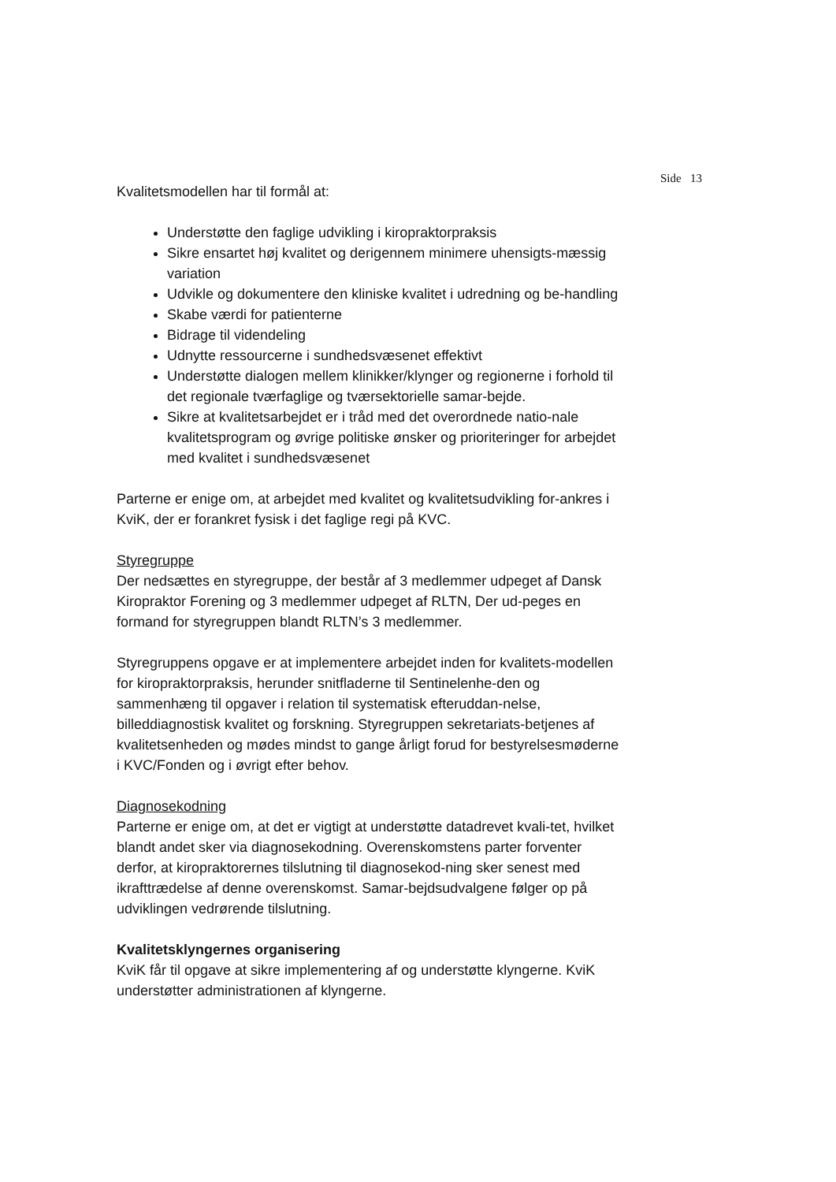Side 13
Kvalitetsmodellen har til formål at:
Understøtte den faglige udvikling i kiropraktorpraksis
Sikre ensartet høj kvalitet og derigennem minimere uhensigts-mæssig variation
Udvikle og dokumentere den kliniske kvalitet i udredning og be-handling
Skabe værdi for patienterne
Bidrage til videndeling
Udnytte ressourcerne i sundhedsvæsenet effektivt
Understøtte dialogen mellem klinikker/klynger og regionerne i forhold til det regionale tværfaglige og tværsektorielle samar-bejde.
Sikre at kvalitetsarbejdet er i tråd med det overordnede natio-nale kvalitetsprogram og øvrige politiske ønsker og prioriteringer for arbejdet med kvalitet i sundhedsvæsenet
Parterne er enige om, at arbejdet med kvalitet og kvalitetsudvikling for-ankres i KviK, der er forankret fysisk i det faglige regi på KVC.
Styregruppe
Der nedsættes en styregruppe, der består af 3 medlemmer udpeget af Dansk Kiropraktor Forening og 3 medlemmer udpeget af RLTN, Der ud-peges en formand for styregruppen blandt RLTN’s 3 medlemmer.
Styregruppens opgave er at implementere arbejdet inden for kvalitets-modellen for kiropraktorpraksis, herunder snitfladerne til Sentinelenhe-den og sammenhæng til opgaver i relation til systematisk efteruddan-nelse, billeddiagnostisk kvalitet og forskning. Styregruppen sekretariats-betjenes af kvalitetsenheden og mødes mindst to gange årligt forud for bestyrelsesmøderne i KVC/Fonden og i øvrigt efter behov.
Diagnosekodning
Parterne er enige om, at det er vigtigt at understøtte datadrevet kvali-tet, hvilket blandt andet sker via diagnosekodning. Overenskomstens parter forventer derfor, at kiropraktorernes tilslutning til diagnosekod-ning sker senest med ikrafttrædelse af denne overenskomst. Samar-bejdsudvalgene følger op på udviklingen vedrørende tilslutning.
Kvalitetsklyngernes organisering
KviK får til opgave at sikre implementering af og understøtte klyngerne. KviK understøtter administrationen af klyngerne.